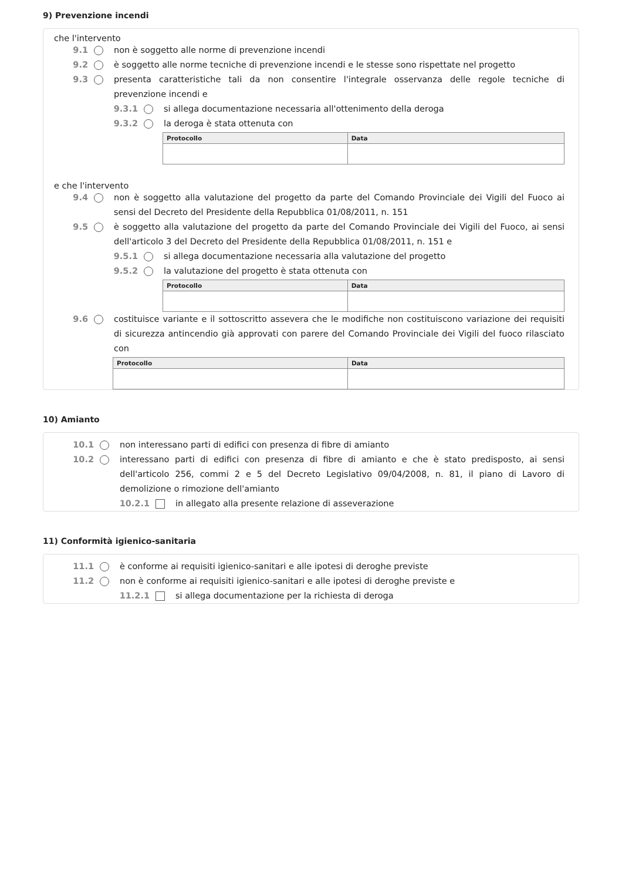9) Prevenzione incendi
che l'intervento
9.1 non è soggetto alle norme di prevenzione incendi
9.2 è soggetto alle norme tecniche di prevenzione incendi e le stesse sono rispettate nel progetto
9.3 presenta caratteristiche tali da non consentire l'integrale osservanza delle regole tecniche di prevenzione incendi e
9.3.1 si allega documentazione necessaria all'ottenimento della deroga
9.3.2 la deroga è stata ottenuta con
| Protocollo | Data |
| --- | --- |
e che l'intervento
9.4 non è soggetto alla valutazione del progetto da parte del Comando Provinciale dei Vigili del Fuoco ai sensi del Decreto del Presidente della Repubblica 01/08/2011, n. 151
9.5 è soggetto alla valutazione del progetto da parte del Comando Provinciale dei Vigili del Fuoco, ai sensi dell'articolo 3 del Decreto del Presidente della Repubblica 01/08/2011, n. 151 e
9.5.1 si allega documentazione necessaria alla valutazione del progetto
9.5.2 la valutazione del progetto è stata ottenuta con
| Protocollo | Data |
| --- | --- |
9.6 costituisce variante e il sottoscritto assevera che le modifiche non costituiscono variazione dei requisiti di sicurezza antincendio già approvati con parere del Comando Provinciale dei Vigili del fuoco rilasciato con
| Protocollo | Data |
| --- | --- |
10) Amianto
10.1 non interessano parti di edifici con presenza di fibre di amianto
10.2 interessano parti di edifici con presenza di fibre di amianto e che è stato predisposto, ai sensi dell'articolo 256, commi 2 e 5 del Decreto Legislativo 09/04/2008, n. 81, il piano di Lavoro di demolizione o rimozione dell'amianto
10.2.1 in allegato alla presente relazione di asseverazione
11) Conformità igienico-sanitaria
11.1 è conforme ai requisiti igienico-sanitari e alle ipotesi di deroghe previste
11.2 non è conforme ai requisiti igienico-sanitari e alle ipotesi di deroghe previste e
11.2.1 si allega documentazione per la richiesta di deroga